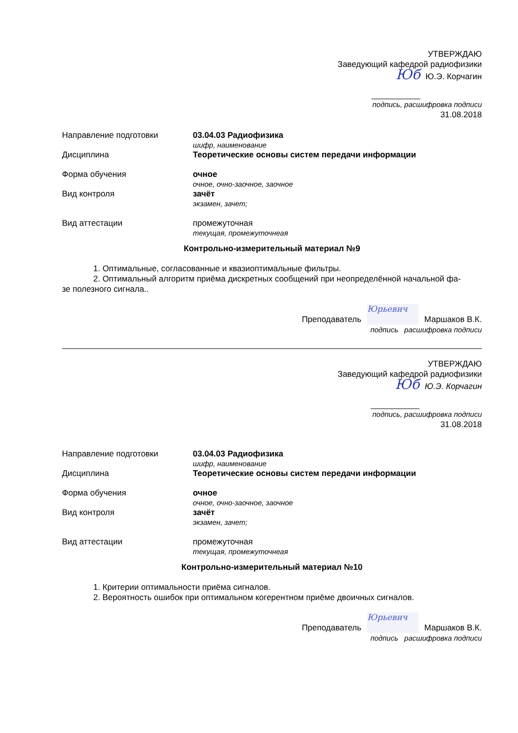УТВЕРЖДАЮ
Заведующий кафедрой радиофизики
Юб Ю.Э. Корчагин
подпись, расшифровка подписи
31.08.2018
| Направление подготовки | 03.04.03 Радиофизика шифр, наименование |
| Дисциплина | Теоретические основы систем передачи информации |
| Форма обучения | очное очное, очно-заочное, заочное |
| Вид контроля | зачёт экзамен, зачет; |
| Вид аттестации | промежуточная текущая, промежуточнеая |
Контрольно-измерительный материал №9
1. Оптимальные, согласованные и квазиоптимальные фильтры.
2. Оптимальный алгоритм приёма дискретных сообщений при неопределённой начальной фа-
зе полезного сигнала..
Преподаватель Юрьевич Маршаков В.К.
подпись расшифровка подписи
УТВЕРЖДАЮ
Заведующий кафедрой радиофизики
Юб Ю.Э. Корчагин
подпись, расшифровка подписи
31.08.2018
| Направление подготовки | 03.04.03 Радиофизика шифр, наименование |
| Дисциплина | Теоретические основы систем передачи информации |
| Форма обучения | очное очное, очно-заочное, заочное |
| Вид контроля | зачёт экзамен, зачет; |
| Вид аттестации | промежуточная текущая, промежуточнеая |
Контрольно-измерительный материал №10
1. Критерии оптимальности приёма сигналов.
2. Вероятность ошибок при оптимальном когерентном приёме двоичных сигналов.
Преподаватель Юрьевич Маршаков В.К.
подпись расшифровка подписи